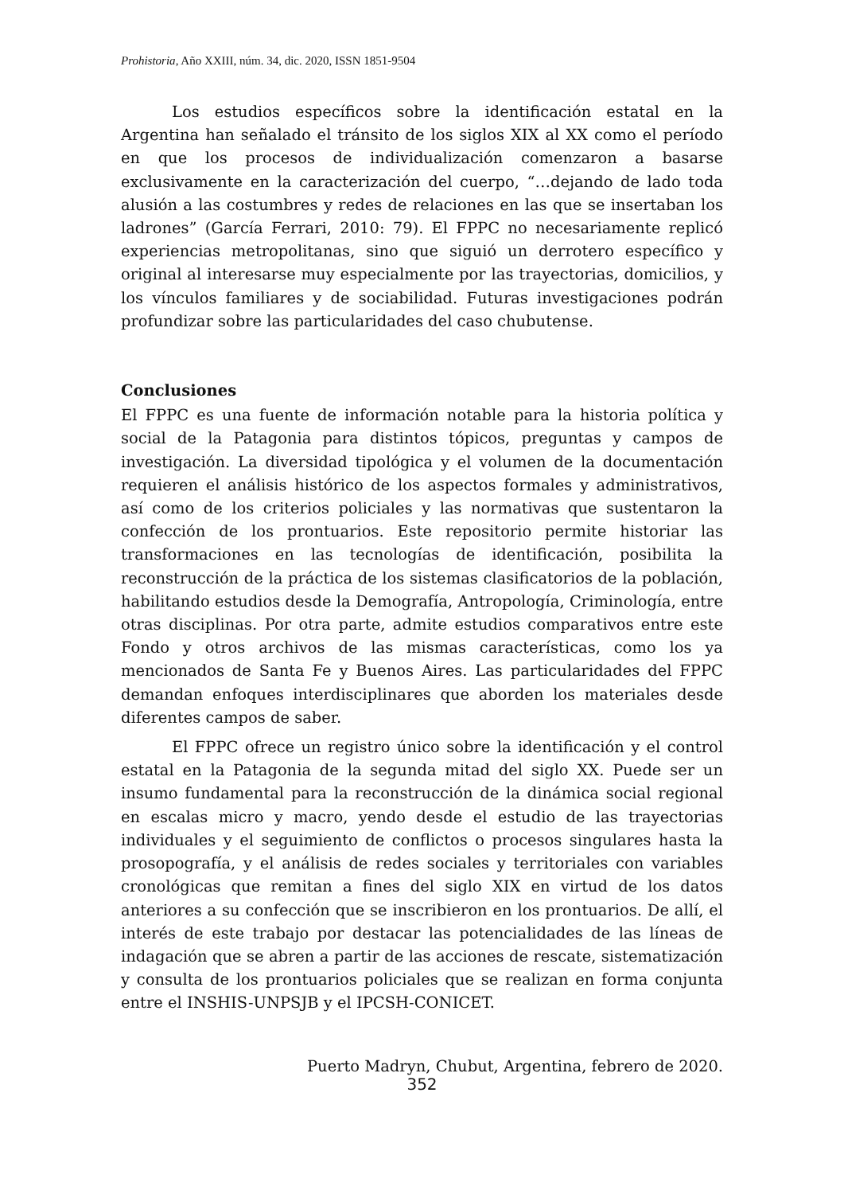Prohistoria, Año XXIII, núm. 34, dic. 2020, ISSN 1851-9504
Los estudios específicos sobre la identificación estatal en la Argentina han señalado el tránsito de los siglos XIX al XX como el período en que los procesos de individualización comenzaron a basarse exclusivamente en la caracterización del cuerpo, “…dejando de lado toda alusión a las costumbres y redes de relaciones en las que se insertaban los ladrones” (García Ferrari, 2010: 79). El FPPC no necesariamente replicó experiencias metropolitanas, sino que siguió un derrotero específico y original al interesarse muy especialmente por las trayectorias, domicilios, y los vínculos familiares y de sociabilidad. Futuras investigaciones podrán profundizar sobre las particularidades del caso chubutense.
Conclusiones
El FPPC es una fuente de información notable para la historia política y social de la Patagonia para distintos tópicos, preguntas y campos de investigación. La diversidad tipológica y el volumen de la documentación requieren el análisis histórico de los aspectos formales y administrativos, así como de los criterios policiales y las normativas que sustentaron la confección de los prontuarios. Este repositorio permite historiar las transformaciones en las tecnologías de identificación, posibilita la reconstrucción de la práctica de los sistemas clasificatorios de la población, habilitando estudios desde la Demografía, Antropología, Criminología, entre otras disciplinas. Por otra parte, admite estudios comparativos entre este Fondo y otros archivos de las mismas características, como los ya mencionados de Santa Fe y Buenos Aires. Las particularidades del FPPC demandan enfoques interdisciplinares que aborden los materiales desde diferentes campos de saber.
El FPPC ofrece un registro único sobre la identificación y el control estatal en la Patagonia de la segunda mitad del siglo XX. Puede ser un insumo fundamental para la reconstrucción de la dinámica social regional en escalas micro y macro, yendo desde el estudio de las trayectorias individuales y el seguimiento de conflictos o procesos singulares hasta la prosopografía, y el análisis de redes sociales y territoriales con variables cronológicas que remitan a fines del siglo XIX en virtud de los datos anteriores a su confección que se inscribieron en los prontuarios. De allí, el interés de este trabajo por destacar las potencialidades de las líneas de indagación que se abren a partir de las acciones de rescate, sistematización y consulta de los prontuarios policiales que se realizan en forma conjunta entre el INSHIS-UNPSJB y el IPCSH-CONICET.
Puerto Madryn, Chubut, Argentina, febrero de 2020.
352